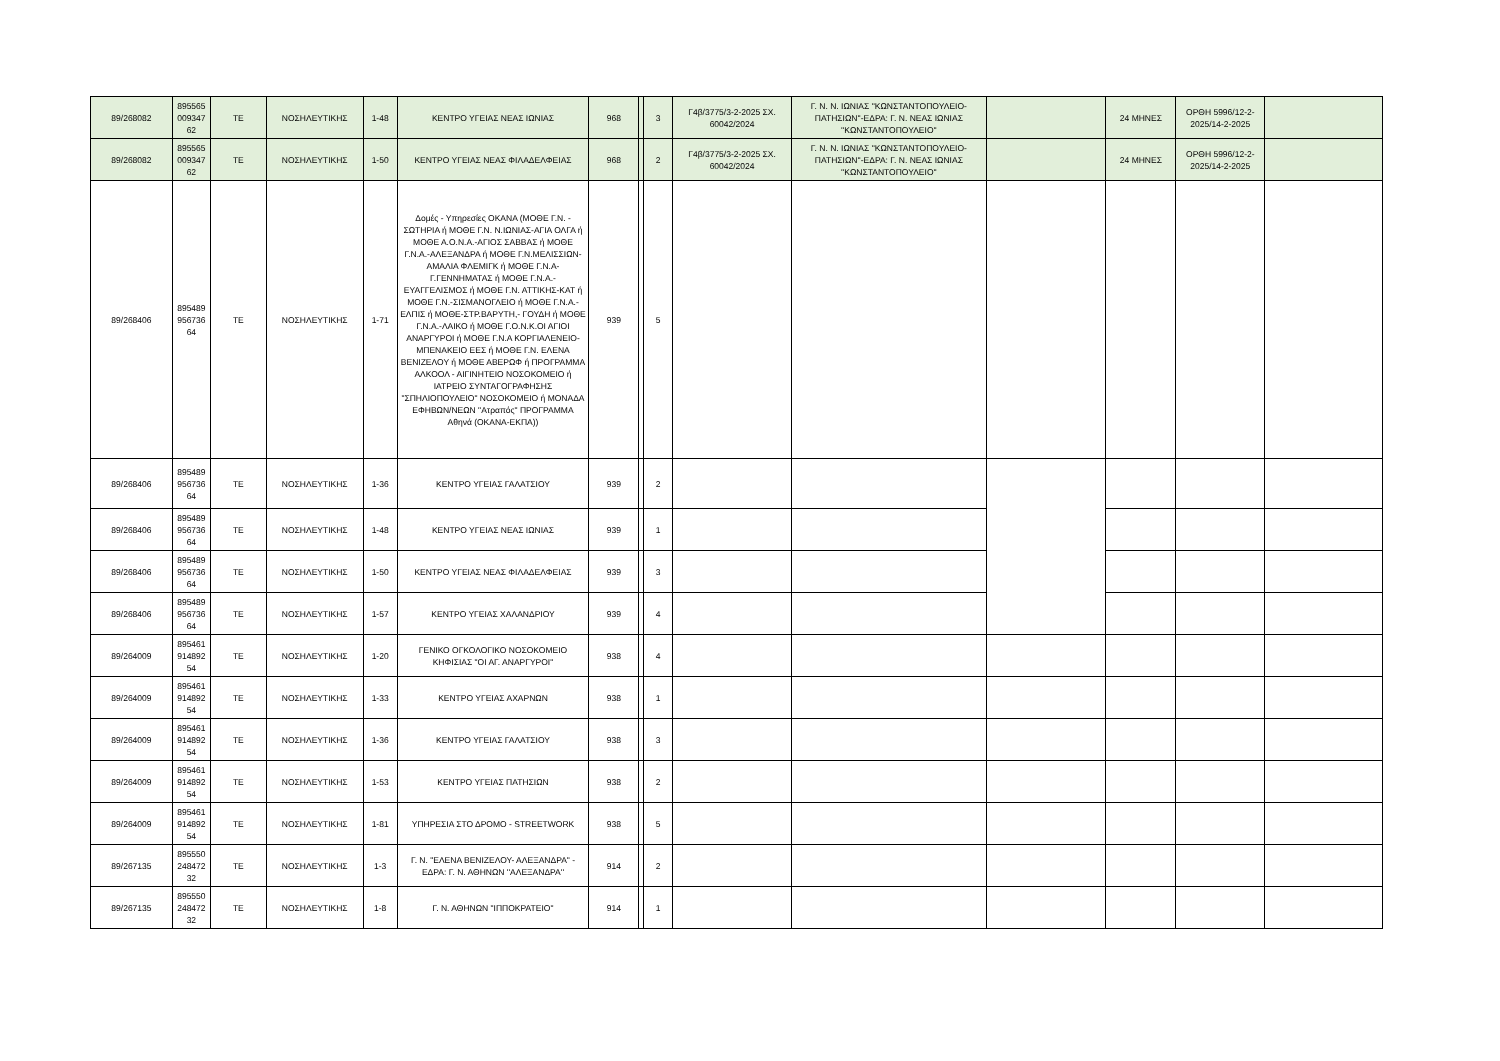| 89/268082 | 895565 009347 62 | ΤΕ | ΝΟΣΗΛΕΥΤΙΚΗΣ | 1-48 | ΚΕΝΤΡΟ ΥΓΕΙΑΣ ΝΕΑΣ ΙΩΝΙΑΣ | 968 | | 3 | Γ4β/3775/3-2-2025 ΣΧ. 60042/2024 | Γ. Ν. Ν. ΙΩΝΙΑΣ ''ΚΩΝΣΤΑΝΤΟΠΟΥΛΕΙΟ-ΠΑΤΗΣΙΩΝ''-ΕΔΡΑ: Γ. Ν. ΝΕΑΣ ΙΩΝΙΑΣ ''ΚΩΝΣΤΑΝΤΟΠΟΥΛΕΙΟ'' | | 24 ΜΗΝΕΣ | ΟΡΘΗ 5996/12-2-2025/14-2-2025 | |
| 89/268082 | 895565 009347 62 | ΤΕ | ΝΟΣΗΛΕΥΤΙΚΗΣ | 1-50 | ΚΕΝΤΡΟ ΥΓΕΙΑΣ ΝΕΑΣ ΦΙΛΑΔΕΛΦΕΙΑΣ | 968 | | 2 | Γ4β/3775/3-2-2025 ΣΧ. 60042/2024 | Γ. Ν. Ν. ΙΩΝΙΑΣ ''ΚΩΝΣΤΑΝΤΟΠΟΥΛΕΙΟ-ΠΑΤΗΣΙΩΝ''-ΕΔΡΑ: Γ. Ν. ΝΕΑΣ ΙΩΝΙΑΣ ''ΚΩΝΣΤΑΝΤΟΠΟΥΛΕΙΟ'' | | 24 ΜΗΝΕΣ | ΟΡΘΗ 5996/12-2-2025/14-2-2025 | |
| 89/268406 | 895489 956736 64 | ΤΕ | ΝΟΣΗΛΕΥΤΙΚΗΣ | 1-71 | Δομές - Υπηρεσίες ΟΚΑΝΑ (ΜΟΘΕ Γ.Ν. - ΣΩΤΗΡΙΑ ή ΜΟΘΕ Γ.Ν. Ν.ΙΩΝΙΑΣ-ΑΓΙΑ ΟΛΓΑ ή ΜΟΘΕ Α.Ο.Ν.Α.-ΑΓΙΟΣ ΣΑΒΒΑΣ ή ΜΟΘΕ Γ.Ν.Α.-ΑΛΕΞΑΝΔΡΑ ή ΜΟΘΕ Γ.Ν.ΜΕΛΙΣΣΙΩΝ-ΑΜΑΛΙΑ ΦΛΕΜΙΓΚ ή ΜΟΘΕ Γ.Ν.Α-Γ.ΓΕΝΝΗΜΑΤΑΣ ή ΜΟΘΕ Γ.Ν.Α.-ΕΥΑΓΓΕΛΙΣΜΟΣ ή ΜΟΘΕ Γ.Ν. ΑΤΤΙΚΗΣ-ΚΑΤ ή ΜΟΘΕ Γ.Ν.-ΣΙΣΜΑΝΟΓΛΕΙΟ ή ΜΟΘΕ Γ.Ν.Α.-ΕΛΠΙΣ ή ΜΟΘΕ-ΣΤΡ.ΒΑΡΥΤΗ,- ΓΟΥΔΗ ή ΜΟΘΕ Γ.Ν.Α.-ΛΑΙΚΟ ή ΜΟΘΕ Γ.Ο.Ν.Κ.ΟΙ ΑΓΙΟΙ ΑΝΑΡΓΥΡΟΙ ή ΜΟΘΕ Γ.Ν.Α ΚΟΡΓΙΑΛΕΝΕΙΟ-ΜΠΕΝΑΚΕΙΟ ΕΕΣ ή ΜΟΘΕ Γ.Ν. ΕΛΕΝΑ ΒΕΝΙΖΕΛΟΥ ή ΜΟΘΕ ΑΒΕΡΩΦ ή ΠΡΟΓΡΑΜΜΑ ΑΛΚΟΟΛ - ΑΙΓΙΝΗΤΕΙΟ ΝΟΣΟΚΟΜΕΙΟ ή ΙΑΤΡΕΙΟ ΣΥΝΤΑΓΟΓΡΑΦΗΣΗΣ "ΣΠΗΛΙΟΠΟΥΛΕΙΟ" ΝΟΣΟΚΟΜΕΙΟ ή ΜΟΝΑΔΑ ΕΦΗΒΩΝ/ΝΕΩΝ "Ατραπός" ΠΡΟΓΡΑΜΜΑ Αθηνά (ΟΚΑΝΑ-ΕΚΠΑ)) | 939 | | 5 | | | | | | |
| 89/268406 | 895489 956736 64 | ΤΕ | ΝΟΣΗΛΕΥΤΙΚΗΣ | 1-36 | ΚΕΝΤΡΟ ΥΓΕΙΑΣ ΓΑΛΑΤΣΙΟΥ | 939 | | 2 | | | | | | |
| 89/268406 | 895489 956736 64 | ΤΕ | ΝΟΣΗΛΕΥΤΙΚΗΣ | 1-48 | ΚΕΝΤΡΟ ΥΓΕΙΑΣ ΝΕΑΣ ΙΩΝΙΑΣ | 939 | | 1 | | | | | | |
| 89/268406 | 895489 956736 64 | ΤΕ | ΝΟΣΗΛΕΥΤΙΚΗΣ | 1-50 | ΚΕΝΤΡΟ ΥΓΕΙΑΣ ΝΕΑΣ ΦΙΛΑΔΕΛΦΕΙΑΣ | 939 | | 3 | | | | | | |
| 89/268406 | 895489 956736 64 | ΤΕ | ΝΟΣΗΛΕΥΤΙΚΗΣ | 1-57 | ΚΕΝΤΡΟ ΥΓΕΙΑΣ ΧΑΛΑΝΔΡΙΟΥ | 939 | | 4 | | | | | | |
| 89/264009 | 895461 914892 54 | ΤΕ | ΝΟΣΗΛΕΥΤΙΚΗΣ | 1-20 | ΓΕΝΙΚΟ ΟΓΚΟΛΟΓΙΚΟ ΝΟΣΟΚΟΜΕΙΟ ΚΗΦΙΣΙΑΣ "ΟΙ ΑΓ. ΑΝΑΡΓΥΡΟΙ" | 938 | | 4 | | | | | | |
| 89/264009 | 895461 914892 54 | ΤΕ | ΝΟΣΗΛΕΥΤΙΚΗΣ | 1-33 | ΚΕΝΤΡΟ ΥΓΕΙΑΣ ΑΧΑΡΝΩΝ | 938 | | 1 | | | | | | |
| 89/264009 | 895461 914892 54 | ΤΕ | ΝΟΣΗΛΕΥΤΙΚΗΣ | 1-36 | ΚΕΝΤΡΟ ΥΓΕΙΑΣ ΓΑΛΑΤΣΙΟΥ | 938 | | 3 | | | | | | |
| 89/264009 | 895461 914892 54 | ΤΕ | ΝΟΣΗΛΕΥΤΙΚΗΣ | 1-53 | ΚΕΝΤΡΟ ΥΓΕΙΑΣ ΠΑΤΗΣΙΩΝ | 938 | | 2 | | | | | | |
| 89/264009 | 895461 914892 54 | ΤΕ | ΝΟΣΗΛΕΥΤΙΚΗΣ | 1-81 | ΥΠΗΡΕΣΙΑ ΣΤΟ ΔΡΟΜΟ - STREETWORK | 938 | | 5 | | | | | | |
| 89/267135 | 895550 248472 32 | ΤΕ | ΝΟΣΗΛΕΥΤΙΚΗΣ | 1-3 | Γ. Ν. "ΕΛΕΝΑ ΒΕΝΙΖΕΛΟΥ- ΑΛΕΞΑΝΔΡΑ" - ΕΔΡΑ: Γ. Ν. ΑΘΗΝΩΝ ''ΑΛΕΞΑΝΔΡΑ'' | 914 | | 2 | | | | | | |
| 89/267135 | 895550 248472 32 | ΤΕ | ΝΟΣΗΛΕΥΤΙΚΗΣ | 1-8 | Γ. Ν. ΑΘΗΝΩΝ "ΙΠΠΟΚΡΑΤΕΙΟ" | 914 | | 1 | | | | | | |